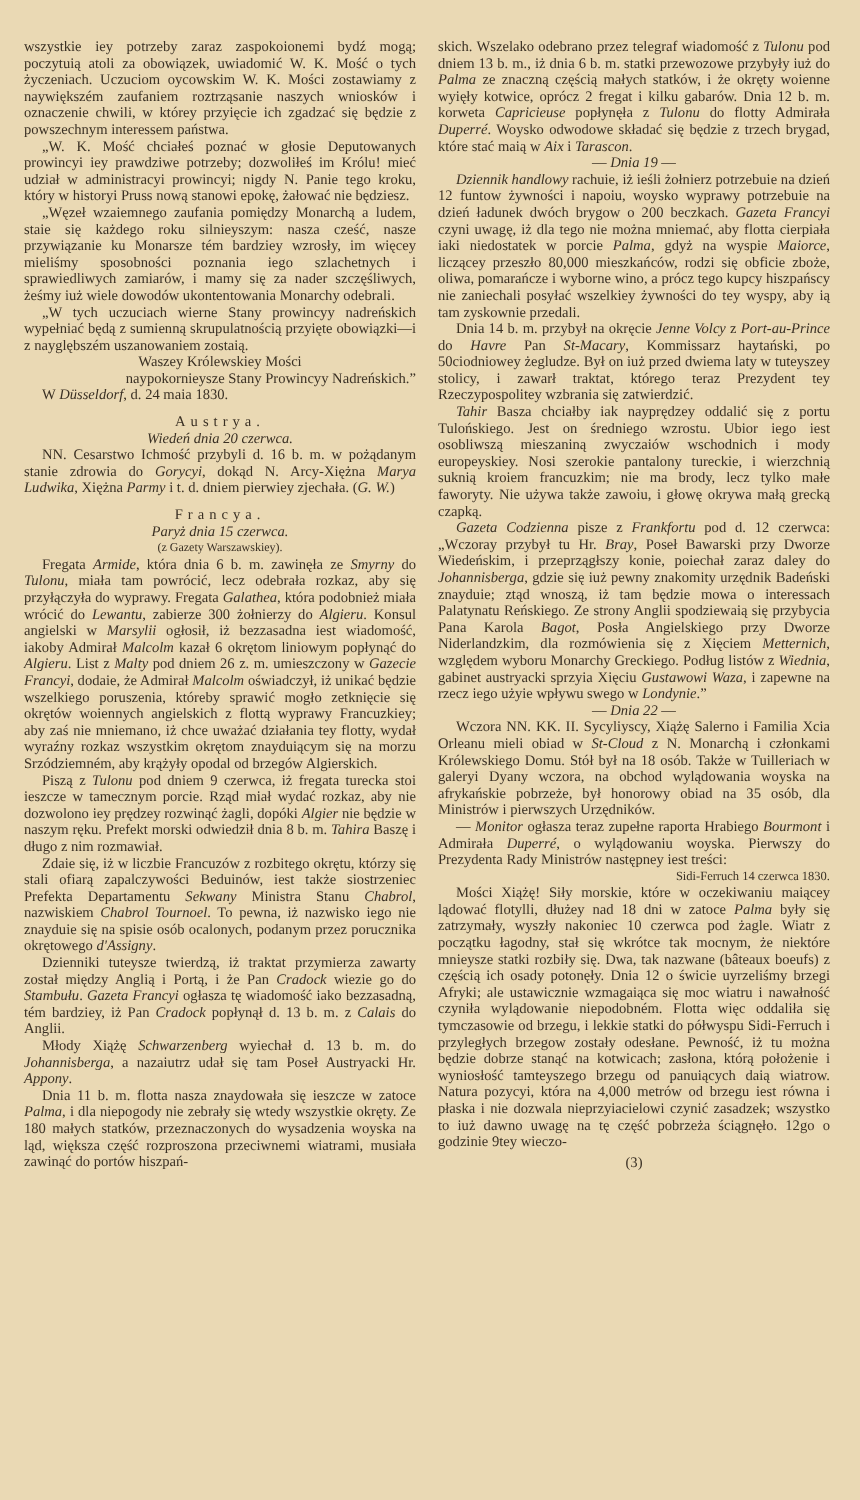wszystkie iey potrzeby zaraz zaspokoionemi bydź mogą; poczytuią atoli za obowiązek, uwiadomić W. K. Mość o tych życzeniach. Uczuciom oycowskim W. K. Mości zostawiamy z naywiększém zaufaniem roztrząsanie naszych wniosków i oznaczenie chwili, w którey przyięcie ich zgadzać się będzie z powszechnym interessem państwa.
„W. K. Mość chciałeś poznać w głosie Deputowanych prowincyi iey prawdziwe potrzeby; dozwoliłeś im Królu! mieć udział w administracyi prowincyi; nigdy N. Panie tego kroku, który w historyi Pruss nową stanowi epokę, żałować nie będziesz.
„Węzeł wzaiemnego zaufania pomiędzy Monarchą a ludem, staie się każdego roku silniey­szym: nasza cześć, nasze przywiązanie ku Monarsze tém bardziey wzrosły, im więcey mieliśmy sposobności poznania iego szlachetnych i sprawiedliwych zamiarów, i mamy się za nader szczęśliwych, żeśmy iuż wiele dowodów ukontentowania Monarchy odebrali.
„W tych uczuciach wierne Stany prowincyy nadreńskich wypełniać będą z sumienną skrupulatnością przyięte obowiązki—i z nayglębszém uszanowaniem zostaią.
Waszey Królewskiey Mości
naypokornieysze Stany Prowincyy Nadreńskich.”
W Düsseldorf, d. 24 maia 1830.
Austrya.
Wiedeń dnia 20 czerwca.
NN. Cesarstwo Ichmość przybyli d. 16 b. m. w pożądanym stanie zdrowia do Gorycyi, dokąd N. Arcy-Xiężna Marya Ludwika, Xiężna Parmy i t. d. dniem pierwiey zjechała. (G. W.)
Francya.
Paryż dnia 15 czerwca.
(z Gazety Warszawskiey).
Fregata Armide, która dnia 6 b. m. zawinęła ze Smyrny do Tulonu, miała tam powrócić, lecz odebrała rozkaz, aby się przyłączyła do wyprawy. Fregata Galathea, która podobnież miała wrócić do Lewantu, zabierze 300 żołnierzy do Algieru. Konsul angielski w Marsylii ogłosił, iż bezzasadna iest wiadomość, iakoby Admirał Malcolm kazał 6 okrętom liniowym popłynąć do Algieru. List z Malty pod dniem 26 z. m. umieszczony w Gazecie Francyi, dodaie, że Admirał Malcolm oświadczył, iż unikać będzie wszelkiego poruszenia, któreby sprawić mogło zetknięcie się okrętów woiennych angielskich z flottą wyprawy Francuzkiey; aby zaś nie mniemano, iż chce uważać działania tey flotty, wydał wyraźny rozkaz wszystkim okrętom znayduiącym się na morzu Srzódziemném, aby krążyły opodal od brzegów Algierskich.
Piszą z Tulonu pod dniem 9 czerwca, iż fregata turecka stoi ieszcze w tamecznym porcie. Rząd miał wydać rozkaz, aby nie dozwolono iey prędzey rozwinąć żagli, dopóki Algier nie będzie w naszym ręku. Prefekt morski odwiedził dnia 8 b. m. Tahira Baszę i długo z nim rozmawiał.
Zdaie się, iż w liczbie Francuzów z rozbitego okrętu, którzy się stali ofiarą zapalczywości Beduinów, iest także siostrzeniec Prefekta Departamentu Sekwany Ministra Stanu Chabrol, nazwiskiem Chabrol Tournoel. To pewna, iż nazwisko iego nie znayduie się na spisie osób ocalonych, podanym przez porucznika okrętowego d'Assigny.
Dzienniki tuteysze twierdzą, iż traktat przymierza zawarty został między Anglią i Portą, i że Pan Cradock wiezie go do Stambułu. Gazeta Francyi ogłasza tę wiadomość iako bezzasadną, tém bardziey, iż Pan Cradock popłynął d. 13 b. m. z Calais do Anglii.
Młody Xiążę Schwarzenberg wyiechał d. 13 b. m. do Johannisberga, a nazaiutrz udał się tam Poseł Austryacki Hr. Appony.
Dnia 11 b. m. flotta nasza znaydowała się ieszcze w zatoce Palma, i dla niepogody nie zebrały się wtedy wszystkie okręty. Ze 180 małych statków, przeznaczonych do wysadzenia woyska na ląd, większa część rozproszona przeciwnemi wiatrami, musiała zawinąć do portów hiszpań-
skich. Wszelako odebrano przez telegraf wiadomość z Tulonu pod dniem 13 b. m., iż dnia 6 b. m. statki przewozowe przybyły iuż do Palma ze znaczną częścią małych statków, i że okręty woienne wyięły kotwice, oprócz 2 fregat i kilku gabarów. Dnia 12 b. m. korweta Capricieuse popłynęła z Tulonu do flotty Admirała Duperré. Woysko odwodowe składać się będzie z trzech brygad, które stać maią w Aix i Tarascon.
— Dnia 19 —
Dziennik handlowy rachuie, iż ieśli żołnierz potrzebuie na dzień 12 funtow żywności i napoiu, woysko wyprawy potrzebuie na dzień ładunek dwóch brygow o 200 beczkach. Gazeta Francyi czyni uwagę, iż dla tego nie można mniemać, aby flotta cierpiała iaki niedostatek w porcie Palma, gdyż na wyspie Maiorce, liczącey przeszło 80,000 mieszkańców, rodzi się obficie zboże, oliwa, pomarańcze i wyborne wino, a prócz tego kupcy hiszpańscy nie zaniechali posyłać wszelkiey żywności do tey wyspy, aby ią tam zyskownie przedali.
Dnia 14 b. m. przybył na okręcie Jenne Volcy z Port-au-Prince do Havre Pan St-Macary, Kommissarz haytański, po 50ciodniowey żegludze. Był on iuż przed dwiema laty w tuteyszey stolicy, i zawarł traktat, którego teraz Prezydent tey Rzeczypospolitey wzbrania się zatwierdzić.
Tahir Basza chciałby iak nayprędzey oddalić się z portu Tulońskiego. Jest on średniego wzrostu. Ubior iego iest osobliwszą mieszaniną zwyczaiów wschodnich i mody europeyskiey. Nosi szerokie pantalony tureckie, i wierzchnią suknią kroiem francuzkim; nie ma brody, lecz tylko małe faworyty. Nie używa także zawoiu, i głowę okrywa małą grecką czapką.
Gazeta Codzienna pisze z Frankfortu pod d. 12 czerwca: „Wczoray przybył tu Hr. Bray, Poseł Bawarski przy Dworze Wiedeńskim, i przeprzągłszy konie, poiechał zaraz daley do Johannisberga, gdzie się iuż pewny znakomity urzędnik Badeński znayduie; ztąd wnoszą, iż tam będzie mowa o interessach Palatynatu Reńskiego. Ze strony Anglii spodziewaią się przybycia Pana Karola Bagot, Posła Angielskiego przy Dworze Niderlandzkim, dla rozmówienia się z Xięciem Metternich, względem wyboru Monarchy Greckiego. Podług listów z Wiednia, gabinet austryacki sprzyia Xięciu Gustawowi Waza, i zapewne na rzecz iego użyie wpływu swego w Londynie.”
— Dnia 22 —
Wczora NN. KK. II. Sycyliyscy, Xiążę Salerno i Familia Xcia Orleanu mieli obiad w St-Cloud z N. Monarchą i członkami Królewskiego Domu. Stół był na 18 osób. Także w Tuilleriach w galeryi Dyany wczora, na obchod wylądowania woyska na afrykańskie pobrzeże, był honorowy obiad na 35 osób, dla Ministrów i pierwszych Urzędników.
— Monitor ogłasza teraz zupełne raporta Hrabiego Bourmont i Admirała Duperré, o wylądowaniu woyska. Pierwszy do Prezydenta Rady Ministrów następney iest treści:
Sidi-Ferruch 14 czerwca 1830.
Mości Xiążę! Siły morskie, które w oczekiwaniu maiącey lądować flotylli, dłużey nad 18 dni w zatoce Palma były się zatrzymały, wyszły nakoniec 10 czerwca pod żagle. Wiatr z początku łagodny, stał się wkrótce tak mocnym, że niektóre mnieysze statki rozbiły się. Dwa, tak nazwane (bâteaux boeufs) z częścią ich osady potonęły. Dnia 12 o świcie uyrzeliśmy brzegi Afryki; ale ustawicznie wzmagaiąca się moc wiatru i nawałność czyniła wylądowanie niepodobném. Flotta więc oddaliła się tymczasowie od brzegu, i lekkie statki do półwyspu Sidi-Ferruch i przyległych brzegow zostały odesłane. Pewność, iż tu można będzie dobrze stanąć na kotwicach; zasłona, którą położenie i wyniosłość tamteyszego brzegu od panuiących daią wiatrow. Natura pozycyi, która na 4,000 metrów od brzegu iest równa i płaska i nie dozwala nieprzyiacielowi czynić zasadzek; wszystko to iuż dawno uwagę na tę część pobrzeża ściągnęło. 12go o godzinie 9tey wieczo-
(3)